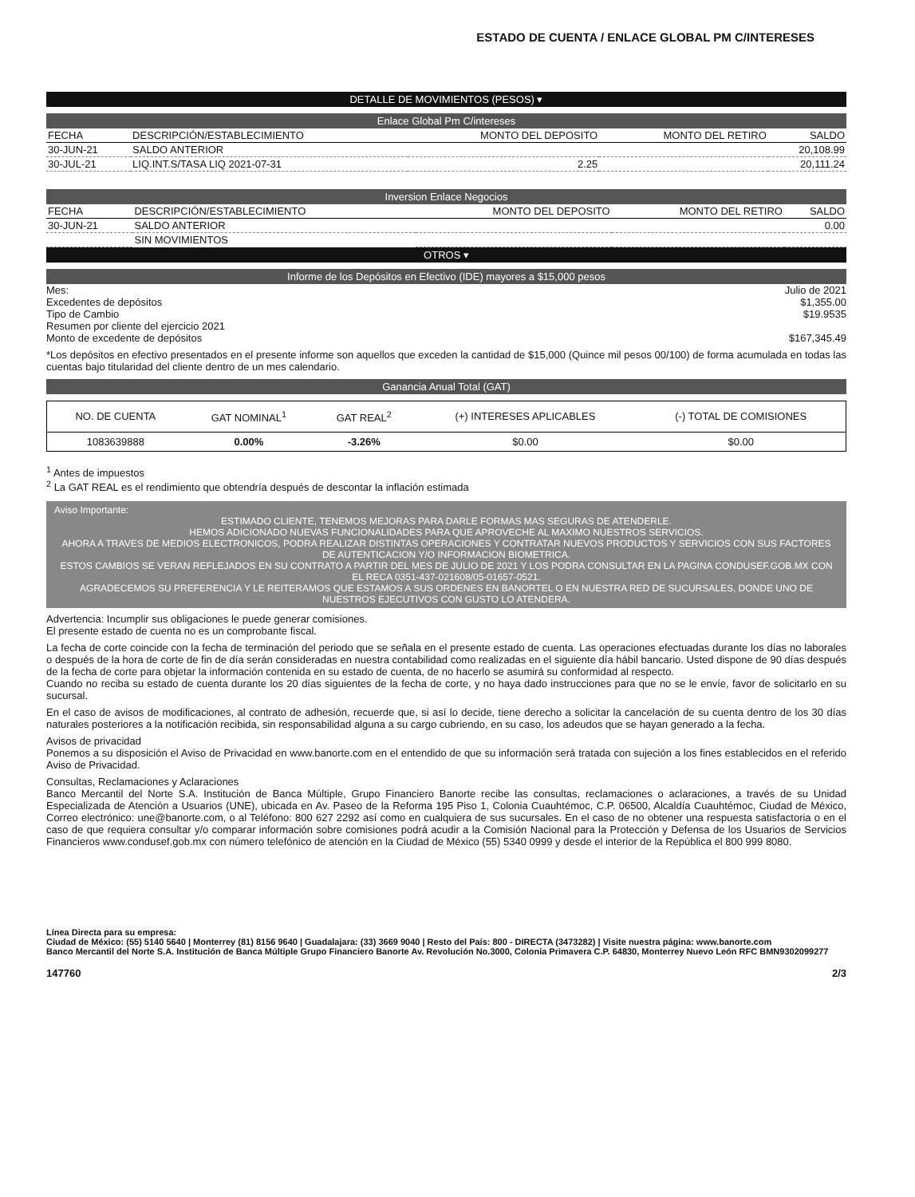ESTADO DE CUENTA / ENLACE GLOBAL PM C/INTERESES
DETALLE DE MOVIMIENTOS (PESOS) ▾
Enlace Global Pm C/intereses
| FECHA | DESCRIPCIÓN/ESTABLECIMIENTO | MONTO DEL DEPOSITO | MONTO DEL RETIRO | SALDO |
| --- | --- | --- | --- | --- |
| 30-JUN-21 | SALDO ANTERIOR | | | 20,108.99 |
| 30-JUL-21 | LIQ.INT.S/TASA LIQ 2021-07-31 | 2.25 | | 20,111.24 |
Inversion Enlace Negocios
| FECHA | DESCRIPCIÓN/ESTABLECIMIENTO | MONTO DEL DEPOSITO | MONTO DEL RETIRO | SALDO |
| --- | --- | --- | --- | --- |
| 30-JUN-21 | SALDO ANTERIOR | | | 0.00 |
| | SIN MOVIMIENTOS | | | |
OTROS ▾
Informe de los Depósitos en Efectivo (IDE) mayores a $15,000 pesos
Mes: Julio de 2021
Excedentes de depósitos $1,355.00
Tipo de Cambio $19.9535
Resumen por cliente del ejercicio 2021
Monto de excedente de depósitos $167,345.49
*Los depósitos en efectivo presentados en el presente informe son aquellos que exceden la cantidad de $15,000 (Quince mil pesos 00/100) de forma acumulada en todas las cuentas bajo titularidad del cliente dentro de un mes calendario.
Ganancia Anual Total (GAT)
| NO. DE CUENTA | GAT NOMINAL<sup>1</sup> | GAT REAL<sup>2</sup> | (+) INTERESES APLICABLES | (-) TOTAL DE COMISIONES |
| --- | --- | --- | --- | --- |
| 1083639888 | 0.00% | -3.26% | $0.00 | $0.00 |
<sup>1</sup> Antes de impuestos
<sup>2</sup> La GAT REAL es el rendimiento que obtendría después de descontar la inflación estimada
Aviso Importante:
ESTIMADO CLIENTE, TENEMOS MEJORAS PARA DARLE FORMAS MAS SEGURAS DE ATENDERLE.
HEMOS ADICIONADO NUEVAS FUNCIONALIDADES PARA QUE APROVECHE AL MAXIMO NUESTROS SERVICIOS.
AHORA A TRAVES DE MEDIOS ELECTRONICOS, PODRA REALIZAR DISTINTAS OPERACIONES Y CONTRATAR NUEVOS PRODUCTOS Y SERVICIOS CON SUS FACTORES DE AUTENTICACION Y/O INFORMACION BIOMETRICA.
ESTOS CAMBIOS SE VERAN REFLEJADOS EN SU CONTRATO A PARTIR DEL MES DE JULIO DE 2021 Y LOS PODRA CONSULTAR EN LA PAGINA CONDUSEF.GOB.MX CON EL RECA 0351-437-021608/05-01657-0521.
AGRADECEMOS SU PREFERENCIA Y LE REITERAMOS QUE ESTAMOS A SUS ORDENES EN BANORTEL O EN NUESTRA RED DE SUCURSALES, DONDE UNO DE NUESTROS EJECUTIVOS CON GUSTO LO ATENDERA.
Advertencia: Incumplir sus obligaciones le puede generar comisiones.
El presente estado de cuenta no es un comprobante fiscal.
La fecha de corte coincide con la fecha de terminación del periodo que se señala en el presente estado de cuenta. Las operaciones efectuadas durante los días no laborales o después de la hora de corte de fin de día serán consideradas en nuestra contabilidad como realizadas en el siguiente día hábil bancario. Usted dispone de 90 días después de la fecha de corte para objetar la información contenida en su estado de cuenta, de no hacerlo se asumirá su conformidad al respecto.
Cuando no reciba su estado de cuenta durante los 20 días siguientes de la fecha de corte, y no haya dado instrucciones para que no se le envíe, favor de solicitarlo en su sucursal.
En el caso de avisos de modificaciones, al contrato de adhesión, recuerde que, si así lo decide, tiene derecho a solicitar la cancelación de su cuenta dentro de los 30 días naturales posteriores a la notificación recibida, sin responsabilidad alguna a su cargo cubriendo, en su caso, los adeudos que se hayan generado a la fecha.
Avisos de privacidad
Ponemos a su disposición el Aviso de Privacidad en www.banorte.com en el entendido de que su información será tratada con sujeción a los fines establecidos en el referido Aviso de Privacidad.
Consultas, Reclamaciones y Aclaraciones
Banco Mercantil del Norte S.A. Institución de Banca Múltiple, Grupo Financiero Banorte recibe las consultas, reclamaciones o aclaraciones, a través de su Unidad Especializada de Atención a Usuarios (UNE), ubicada en Av. Paseo de la Reforma 195 Piso 1, Colonia Cuauhtémoc, C.P. 06500, Alcaldía Cuauhtémoc, Ciudad de México, Correo electrónico: une@banorte.com, o al Teléfono: 800 627 2292 así como en cualquiera de sus sucursales. En el caso de no obtener una respuesta satisfactoria o en el caso de que requiera consultar y/o comparar información sobre comisiones podrá acudir a la Comisión Nacional para la Protección y Defensa de los Usuarios de Servicios Financieros www.condusef.gob.mx con número telefónico de atención en la Ciudad de México (55) 5340 0999 y desde el interior de la República el 800 999 8080.
Línea Directa para su empresa:
Ciudad de México: (55) 5140 5640 | Monterrey (81) 8156 9640 | Guadalajara: (33) 3669 9040 | Resto del País: 800 - DIRECTA (3473282) | Visite nuestra página: www.banorte.com
Banco Mercantil del Norte S.A. Institución de Banca Múltiple Grupo Financiero Banorte Av. Revolución No.3000, Colonia Primavera C.P. 64830, Monterrey Nuevo León RFC BMN9302099277
147760 2/3